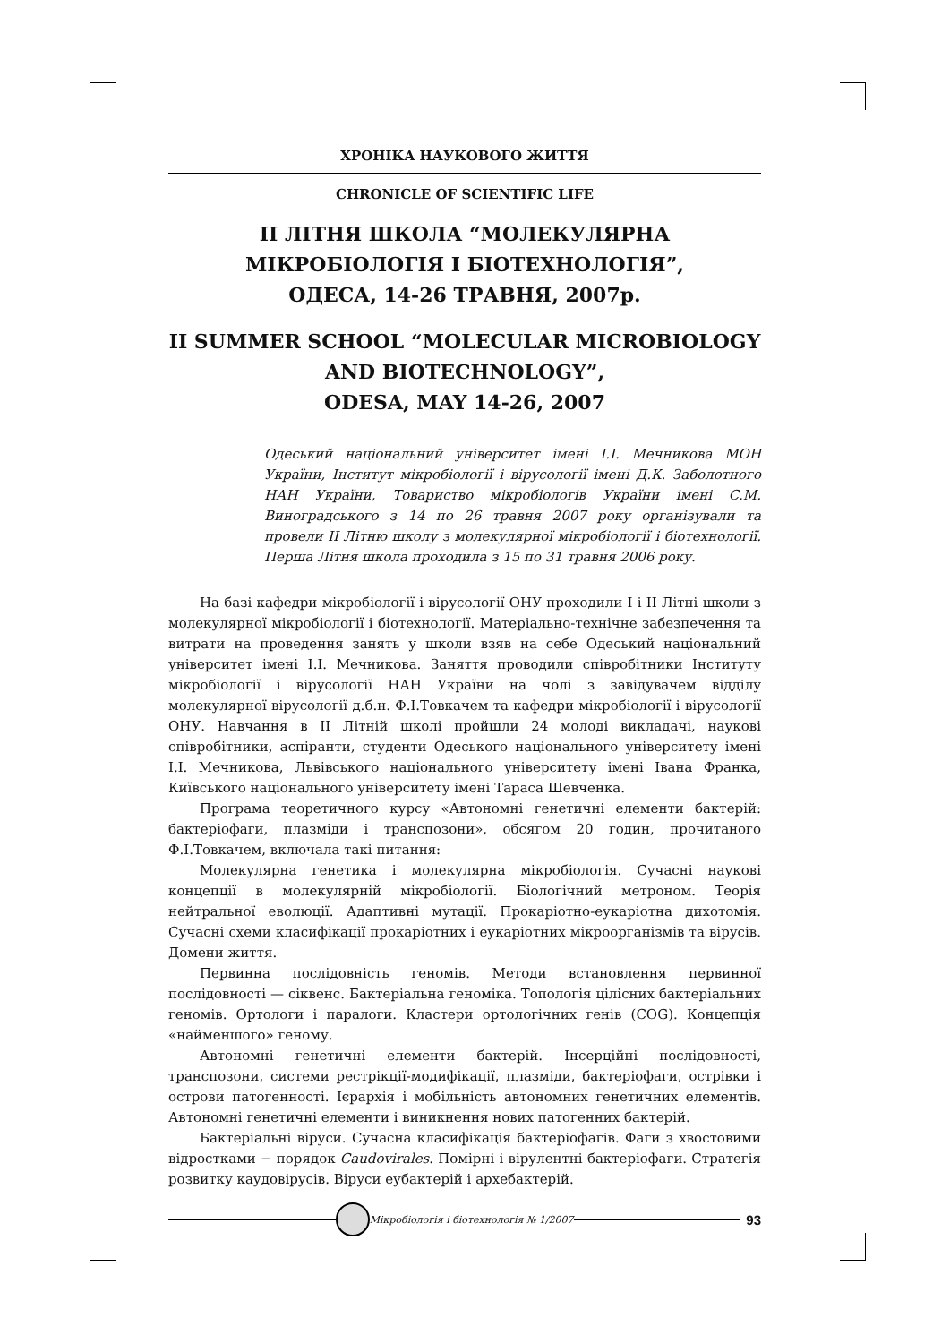ХРОНІКА НАУКОВОГО ЖИТТЯ
CHRONICLE OF SCIENTIFIC LIFE
II ЛІТНЯ ШКОЛА “МОЛЕКУЛЯРНА
МІКРОБІОЛОГІЯ І БІОТЕХНОЛОГІЯ”,
ОДЕСА, 14-26 ТРАВНЯ, 2007р.
II SUMMER SCHOOL “MOLECULAR MICROBIOLOGY
AND BIOTECHNOLOGY”,
ODESA, MAY 14-26, 2007
Одеський національний університет імені І.І. Мечникова МОН України, Інститут мікробіології і вірусології імені Д.К. Заболотного НАН України, Товариство мікробіологів України імені С.М. Виноградського з 14 по 26 травня 2007 року організували та провели II Літню школу з молекулярної мікробіології і біотехнології. Перша Літня школа проходила з 15 по 31 травня 2006 року.
На базі кафедри мікробіології і вірусології ОНУ проходили І і ІІ Літні школи з молекулярної мікробіології і біотехнології. Матеріально-технічне забезпечення та витрати на проведення занять у школи взяв на себе Одеський національний університет імені І.І. Мечникова. Заняття проводили співробітники Інституту мікробіології і вірусології НАН України на чолі з завідувачем відділу молекулярної вірусології д.б.н. Ф.І.Товкачем та кафедри мікробіології і вірусології ОНУ. Навчання в ІІ Літній школі пройшли 24 молоді викладачі, наукові співробітники, аспіранти, студенти Одеського національного університету імені І.І. Мечникова, Львівського національного університету імені Івана Франка, Київського національного університету імені Тараса Шевченка.
Програма теоретичного курсу «Автономні генетичні елементи бактерій: бактеріофаги, плазміди і транспозони», обсягом 20 годин, прочитаного Ф.І.Товкачем, включала такі питання:
Молекулярна генетика і молекулярна мікробіологія. Сучасні наукові концепції в молекулярній мікробіології. Біологічний метроном. Теорія нейтральної еволюції. Адаптивні мутації. Прокаріотно-еукаріотна дихотомія. Сучасні схеми класифікації прокаріотних і еукаріотних мікроорганізмів та вірусів. Домени життя.
Первинна послідовність геномів. Методи встановлення первинної послідовності — сіквенс. Бактеріальна геноміка. Топологія цілісних бактеріальних геномів. Ортологи і паралоги. Кластери ортологічних генів (COG). Концепція «найменшого» геному.
Автономні генетичні елементи бактерій. Інсерційні послідовності, транспозони, системи рестрікції-модифікації, плазміди, бактеріофаги, острівки і острови патогенності. Ієрархія і мобільність автономних генетичних елементів. Автономні генетичні елементи і виникнення нових патогенних бактерій.
Бактеріальні віруси. Сучасна класифікація бактеріофагів. Фаги з хвостовими відростками − порядок Caudovirales. Помірні і вірулентні бактеріофаги. Стратегія розвитку каудовірусів. Віруси еубактерій і архебактерій.
Мікробіологія і біотехнологія № 1/2007 93